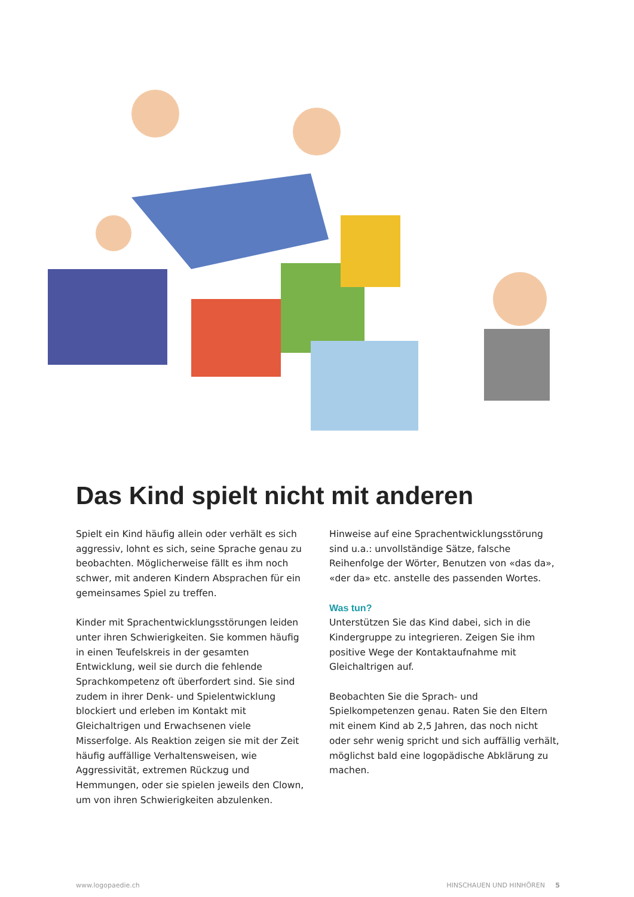Das Kind spielt nicht mit anderen
Spielt ein Kind häufig allein oder verhält es sich aggressiv, lohnt es sich, seine Sprache genau zu beobachten. Möglicherweise fällt es ihm noch schwer, mit anderen Kindern Absprachen für ein gemeinsames Spiel zu treffen.
Kinder mit Sprachentwicklungsstörungen leiden unter ihren Schwierigkeiten. Sie kommen häufig in einen Teufelskreis in der gesamten Entwicklung, weil sie durch die fehlende Sprachkompetenz oft überfordert sind. Sie sind zudem in ihrer Denk- und Spielentwicklung blockiert und erleben im Kontakt mit Gleichaltrigen und Erwachsenen viele Misserfolge. Als Reaktion zeigen sie mit der Zeit häufig auffällige Verhaltensweisen, wie Aggressivität, extremen Rückzug und Hemmungen, oder sie spielen jeweils den Clown, um von ihren Schwierigkeiten abzulenken.
Hinweise auf eine Sprachentwicklungsstörung sind u.a.: unvollständige Sätze, falsche Reihenfolge der Wörter, Benutzen von «das da», «der da» etc. anstelle des passenden Wortes.
Was tun?
Unterstützen Sie das Kind dabei, sich in die Kindergruppe zu integrieren. Zeigen Sie ihm positive Wege der Kontaktaufnahme mit Gleichaltrigen auf.
Beobachten Sie die Sprach- und Spielkompetenzen genau. Raten Sie den Eltern mit einem Kind ab 2,5 Jahren, das noch nicht oder sehr wenig spricht und sich auffällig verhält, möglichst bald eine logopädische Abklärung zu machen.
www.logopaedie.ch HINSCHAUEN UND HINHÖREN 5